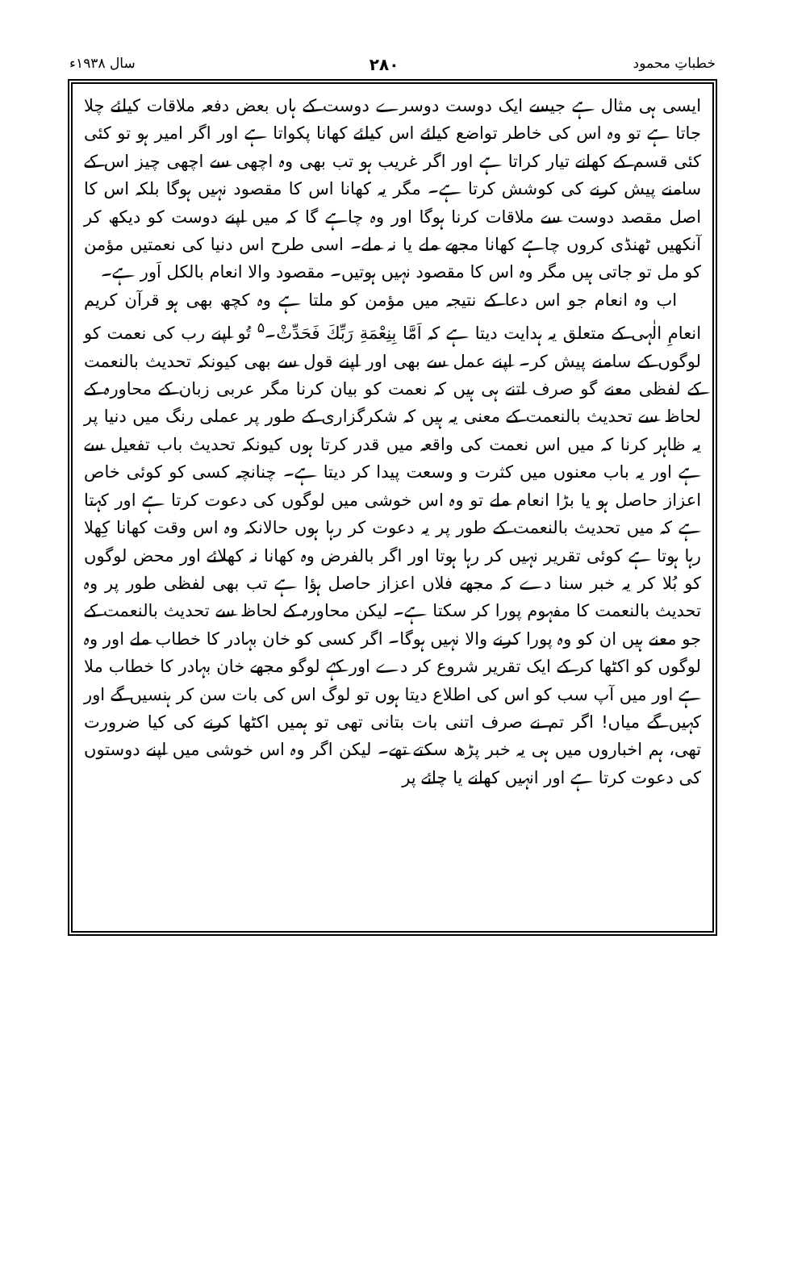خطباتِ محمود ۲۸۰ سال ۱۹۳۸ء
ایسی ہی مثال ہے جیسے ایک دوست دوسرے دوست کے ہاں بعض دفعہ ملاقات کیلئے چلا جاتا ہے تو وہ اس کی خاطر تواضع کیلئے اس کیلئے کھانا پکواتا ہے اور اگر امیر ہو تو کئی کئی قسم کے کھانے تیار کراتا ہے اور اگر غریب ہو تب بھی وہ اچھی سے اچھی چیز اس کے سامنے پیش کرنے کی کوشش کرتا ہے۔ مگر یہ کھانا اس کا مقصود نہیں ہوگا بلکہ اس کا اصل مقصد دوست سے ملاقات کرنا ہوگا اور وہ چاہے گا کہ میں اپنے دوست کو دیکھ کر آنکھیں ٹھنڈی کروں چاہے کھانا مجھے ملے یا نہ ملے۔ اسی طرح اس دنیا کی نعمتیں مؤمن کو مل تو جاتی ہیں مگر وہ اس کا مقصود نہیں ہوتیں۔ مقصود والا انعام بالکل اَور ہے۔
اب وہ انعام جو اس دعا کے نتیجہ میں مؤمن کو ملتا ہے وہ کچھ بھی ہو قرآن کریم انعامِ الٰہی کے متعلق یہ ہدایت دیتا ہے کہ اَمَّا بِنِعْمَةِ رَبِّكَ فَحَدِّثْ۔<sup>۵</sup> تُو اپنے رب کی نعمت کو لوگوں کے سامنے پیش کر۔ اپنے عمل سے بھی اور اپنے قول سے بھی کیونکہ تحدیث بالنعمت کے لفظی معنے گو صرف اتنے ہی ہیں کہ نعمت کو بیان کرنا مگر عربی زبان کے محاورہ کے لحاظ سے تحدیث بالنعمت کے معنی یہ ہیں کہ شکرگزاری کے طور پر عملی رنگ میں دنیا پر یہ ظاہر کرنا کہ میں اس نعمت کی واقعہ میں قدر کرتا ہوں کیونکہ تحدیث باب تفعیل سے ہے اور یہ باب معنوں میں کثرت و وسعت پیدا کر دیتا ہے۔ چنانچہ کسی کو کوئی خاص اعزاز حاصل ہو یا بڑا انعام ملے تو وہ اس خوشی میں لوگوں کی دعوت کرتا ہے اور کہتا ہے کہ میں تحدیث بالنعمت کے طور پر یہ دعوت کر رہا ہوں حالانکہ وہ اس وقت کھانا کِھلا رہا ہوتا ہے کوئی تقریر نہیں کر رہا ہوتا اور اگر بالفرض وہ کھانا نہ کھلائے اور محض لوگوں کو بُلا کر یہ خبر سنا دے کہ مجھے فلاں اعزاز حاصل ہؤا ہے تب بھی لفظی طور پر وہ تحدیث بالنعمت کا مفہوم پورا کر سکتا ہے۔ لیکن محاورہ کے لحاظ سے تحدیث بالنعمت کے جو معنے ہیں ان کو وہ پورا کرنے والا نہیں ہوگا۔ اگر کسی کو خان بہادر کا خطاب ملے اور وہ لوگوں کو اکٹھا کر کے ایک تقریر شروع کر دے اور کہے لوگو مجھے خان بہادر کا خطاب ملا ہے اور میں آپ سب کو اس کی اطلاع دیتا ہوں تو لوگ اس کی بات سن کر ہنسیں گے اور کہیں گے میاں! اگر تم نے صرف اتنی بات بتانی تھی تو ہمیں اکٹھا کرنے کی کیا ضرورت تھی، ہم اخباروں میں ہی یہ خبر پڑھ سکتے تھے۔ لیکن اگر وہ اس خوشی میں اپنے دوستوں کی دعوت کرتا ہے اور انہیں کھانے یا چائے پر